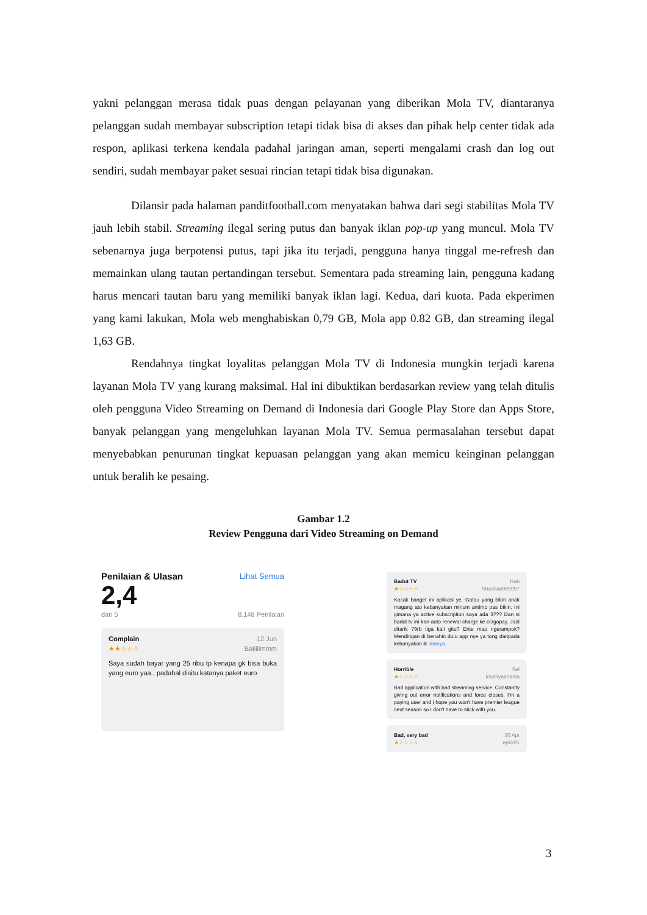yakni pelanggan merasa tidak puas dengan pelayanan yang diberikan Mola TV, diantaranya pelanggan sudah membayar subscription tetapi tidak bisa di akses dan pihak help center tidak ada respon, aplikasi terkena kendala padahal jaringan aman, seperti mengalami crash dan log out sendiri, sudah membayar paket sesuai rincian tetapi tidak bisa digunakan.
Dilansir pada halaman panditfootball.com menyatakan bahwa dari segi stabilitas Mola TV jauh lebih stabil. Streaming ilegal sering putus dan banyak iklan pop-up yang muncul. Mola TV sebenarnya juga berpotensi putus, tapi jika itu terjadi, pengguna hanya tinggal me-refresh dan memainkan ulang tautan pertandingan tersebut. Sementara pada streaming lain, pengguna kadang harus mencari tautan baru yang memiliki banyak iklan lagi. Kedua, dari kuota. Pada ekperimen yang kami lakukan, Mola web menghabiskan 0,79 GB, Mola app 0.82 GB, dan streaming ilegal 1,63 GB.
Rendahnya tingkat loyalitas pelanggan Mola TV di Indonesia mungkin terjadi karena layanan Mola TV yang kurang maksimal. Hal ini dibuktikan berdasarkan review yang telah ditulis oleh pengguna Video Streaming on Demand di Indonesia dari Google Play Store dan Apps Store, banyak pelanggan yang mengeluhkan layanan Mola TV. Semua permasalahan tersebut dapat menyebabkan penurunan tingkat kepuasan pelanggan yang akan memicu keinginan pelanggan untuk beralih ke pesaing.
Gambar 1.2
Review Pengguna dari Video Streaming on Demand
Penilaian & Ulasan Lihat Semua
2,4
dari 5 8.148 Penilaian
Complain 12 Jun
★★☆☆☆ Baiiiiimmm
Saya sudah bayar yang 25 ribu tp kenapa gk bisa buka yang euro yaa.. padahal disitu katanya paket euro
Badut TV Rab
★☆☆☆☆ Shaotian999997
Kocak banget ini aplikasi ye. Gatau yang bikin anak magang ato kebanyakan minum antimo pas bikin. Ini gimana ya active subscription saya ada 3??? Dan si badut tv ini kan auto renewal charge ke cc/gopay. Jadi ditarik 79rb tiga kali gitu? Ente mau ngerampok? Mendingan di benahin dulu app nye ya tong daripada kebanyakan ik lainnya
Horrible Sel
★☆☆☆☆ ksatriyaananta
Bad application with bad streaming service. Constantly giving out error notifications and force closes. I'm a paying user and I hope you won't have premier league next season so I don't have to stick with you.
Bad, very bad 30 Apr
★☆☆☆☆ epkk91
3